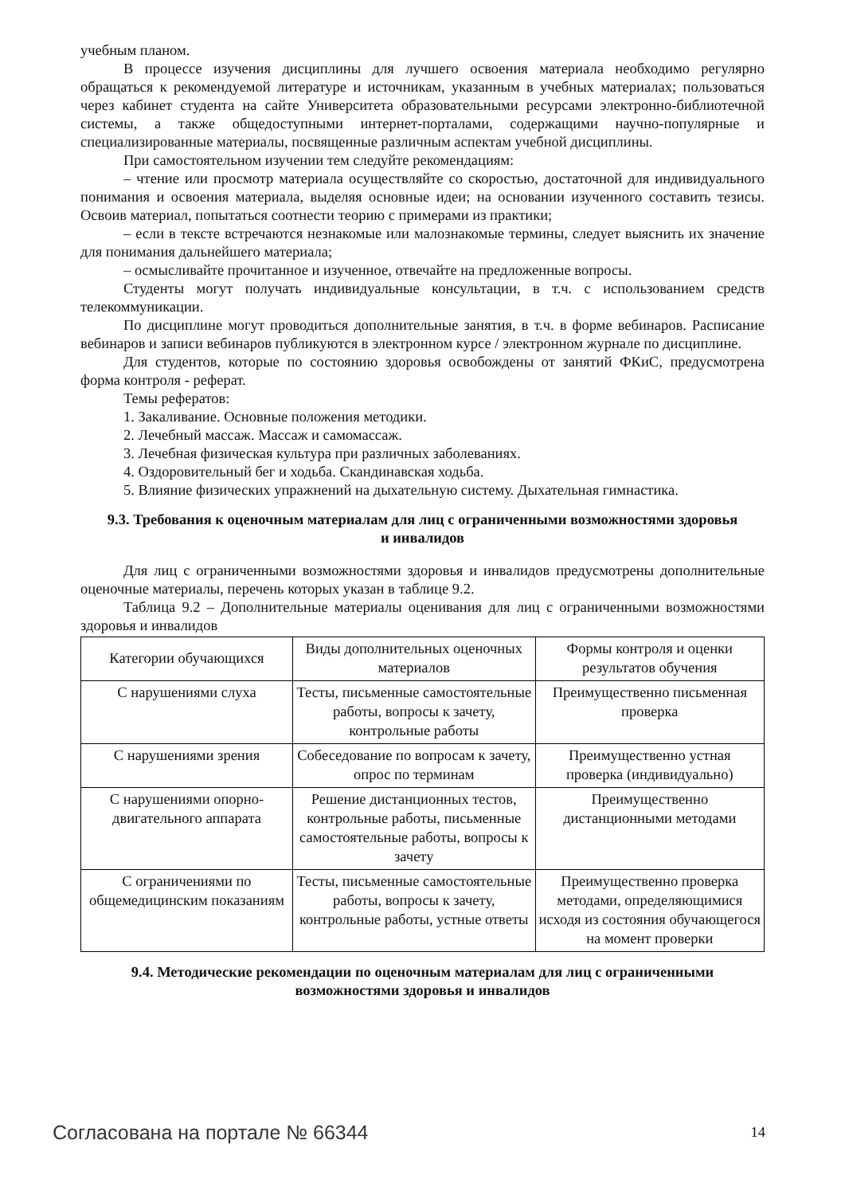учебным планом.
В процессе изучения дисциплины для лучшего освоения материала необходимо регулярно обращаться к рекомендуемой литературе и источникам, указанным в учебных материалах; пользоваться через кабинет студента на сайте Университета образовательными ресурсами электронно-библиотечной системы, а также общедоступными интернет-порталами, содержащими научно-популярные и специализированные материалы, посвященные различным аспектам учебной дисциплины.
При самостоятельном изучении тем следуйте рекомендациям:
– чтение или просмотр материала осуществляйте со скоростью, достаточной для индивидуального понимания и освоения материала, выделяя основные идеи; на основании изученного составить тезисы. Освоив материал, попытаться соотнести теорию с примерами из практики;
– если в тексте встречаются незнакомые или малознакомые термины, следует выяснить их значение для понимания дальнейшего материала;
– осмысливайте прочитанное и изученное, отвечайте на предложенные вопросы.
Студенты могут получать индивидуальные консультации, в т.ч. с использованием средств телекоммуникации.
По дисциплине могут проводиться дополнительные занятия, в т.ч. в форме вебинаров. Расписание вебинаров и записи вебинаров публикуются в электронном курсе / электронном журнале по дисциплине.
Для студентов, которые по состоянию здоровья освобождены от занятий ФКиС, предусмотрена форма контроля - реферат.
Темы рефератов:
1. Закаливание. Основные положения методики.
2. Лечебный массаж. Массаж и самомассаж.
3. Лечебная физическая культура при различных заболеваниях.
4. Оздоровительный бег и ходьба. Скандинавская ходьба.
5. Влияние физических упражнений на дыхательную систему. Дыхательная гимнастика.
9.3. Требования к оценочным материалам для лиц с ограниченными возможностями здоровья и инвалидов
Для лиц с ограниченными возможностями здоровья и инвалидов предусмотрены дополнительные оценочные материалы, перечень которых указан в таблице 9.2.
Таблица 9.2 – Дополнительные материалы оценивания для лиц с ограниченными возможностями здоровья и инвалидов
| Категории обучающихся | Виды дополнительных оценочных материалов | Формы контроля и оценки результатов обучения |
| С нарушениями слуха | Тесты, письменные самостоятельные работы, вопросы к зачету, контрольные работы | Преимущественно письменная проверка |
| С нарушениями зрения | Собеседование по вопросам к зачету, опрос по терминам | Преимущественно устная проверка (индивидуально) |
| С нарушениями опорно-двигательного аппарата | Решение дистанционных тестов, контрольные работы, письменные самостоятельные работы, вопросы к зачету | Преимущественно дистанционными методами |
| С ограничениями по общемедицинским показаниям | Тесты, письменные самостоятельные работы, вопросы к зачету, контрольные работы, устные ответы | Преимущественно проверка методами, определяющимися исходя из состояния обучающегося на момент проверки |
9.4. Методические рекомендации по оценочным материалам для лиц с ограниченными возможностями здоровья и инвалидов
Согласована на портале № 66344 14